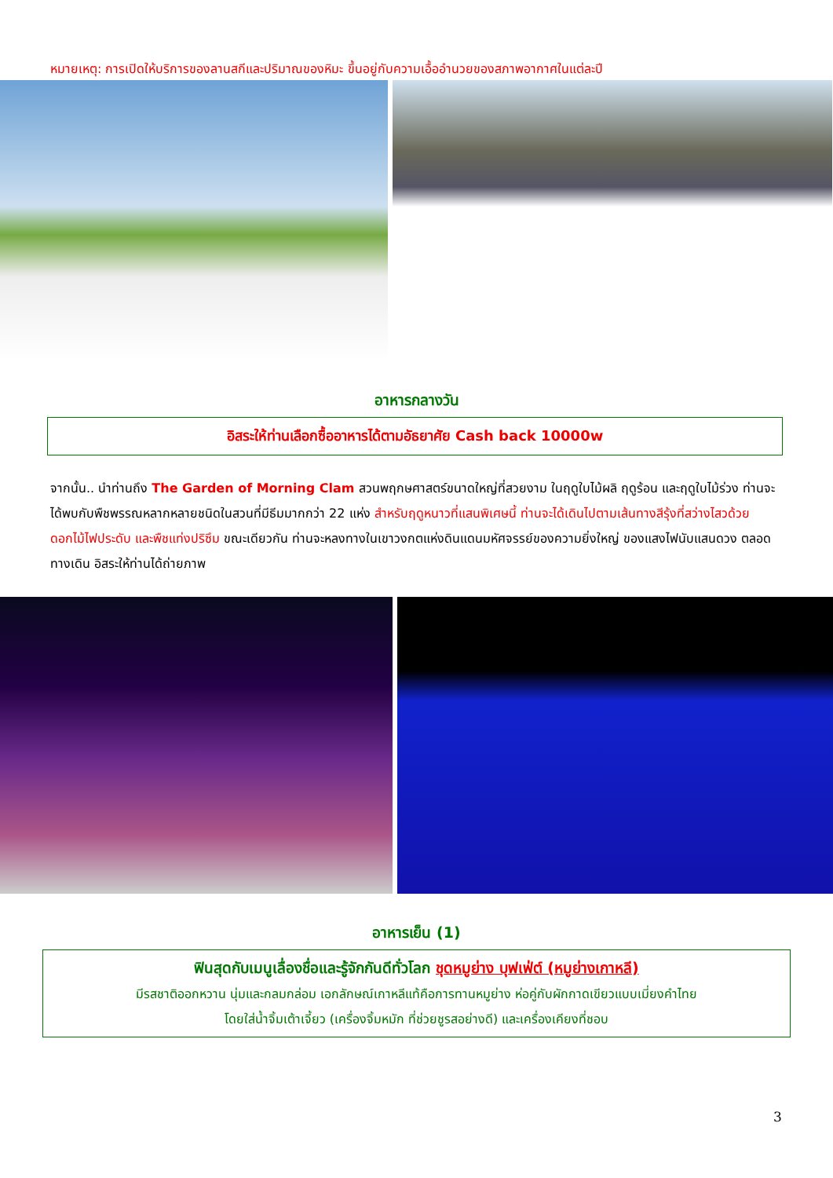หมายเหตุ: การเปิดให้บริการของลานสกีและปริมาณของหิมะ ขึ้นอยู่กับความเอื้ออำนวยของสภาพอากาศในแต่ละปี
อาหารกลางวัน
อิสระให้ท่านเลือกซื้ออาหารได้ตามอัธยาศัย Cash back 10000w
จากนั้น.. นำท่านถึง The Garden of Morning Clam สวนพฤกษศาสตร์ขนาดใหญ่ที่สวยงาม ในฤดูใบไม้ผลิ ฤดูร้อน และฤดูใบไม้ร่วง ท่านจะได้พบกับพืชพรรณหลากหลายชนิดในสวนที่มีธีมมากกว่า 22 แห่ง สำหรับฤดูหนาวที่แสนพิเศษนี้ ท่านจะได้เดินไปตามเส้นทางสีรุ้งที่สว่างไสวด้วยดอกไม้ไฟประดับ และพืชแท่งปริซึม ขณะเดียวกัน ท่านจะหลงทางในเขาวงกตแห่งดินแดนมหัศจรรย์ของความยิ่งใหญ่ ของแสงไฟนับแสนดวง ตลอดทางเดิน อิสระให้ท่านได้ถ่ายภาพ
อาหารเย็น (1)
ฟินสุดกับเมนูเลื่องชื่อและรู้จักกันดีทั่วโลก ชุดหมูย่าง บุฟเฟ่ต์ (หมูย่างเกาหลี)
มีรสชาติออกหวาน นุ่มและกลมกล่อม เอกลักษณ์เกาหลีแท้คือการทานหมูย่าง ห่อคู่กับผักกาดเขียวแบบเมี่ยงคำไทย
โดยใส่น้ำจิ้มเต้าเจี้ยว (เครื่องจิ้มหมัก ที่ช่วยชูรสอย่างดี) และเครื่องเคียงที่ชอบ
3